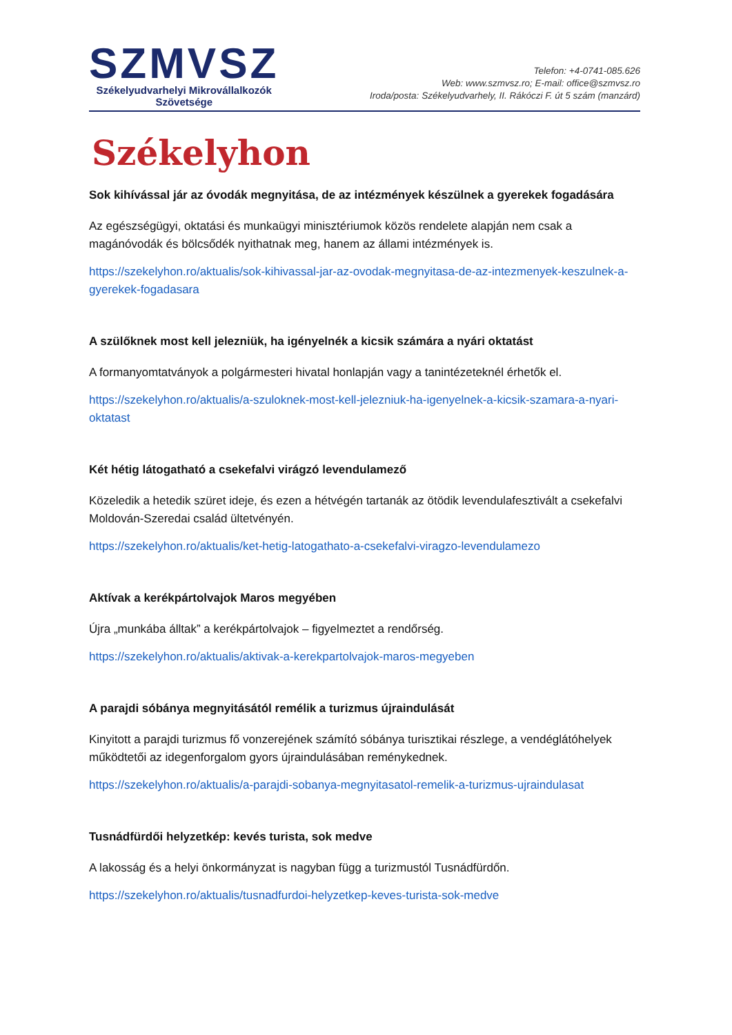SZMVSZ
Székelyudvarhelyi Mikrovállalkozók
Szövetsége
Telefon: +4-0741-085.626
Web: www.szmvsz.ro; E-mail: office@szmvsz.ro
Iroda/posta: Székelyudvarhely, II. Rákóczi F. út 5 szám (manzárd)
Székelyhon
Sok kihívással jár az óvodák megnyitása, de az intézmények készülnek a gyerekek fogadására
Az egészségügyi, oktatási és munkaügyi minisztériumok közös rendelete alapján nem csak a magánóvodák és bölcsődék nyithatnak meg, hanem az állami intézmények is.
https://szekelyhon.ro/aktualis/sok-kihivassal-jar-az-ovodak-megnyitasa-de-az-intezmenyek-keszulnek-a-gyerekek-fogadasara
A szülőknek most kell jelezniük, ha igényelnék a kicsik számára a nyári oktatást
A formanyomtatványok a polgármesteri hivatal honlapján vagy a tanintézeteknél érhetők el.
https://szekelyhon.ro/aktualis/a-szuloknek-most-kell-jelezniuk-ha-igenyelnek-a-kicsik-szamara-a-nyari-oktatast
Két hétig látogatható a csekefalvi virágzó levendulamező
Közeledik a hetedik szüret ideje, és ezen a hétvégén tartanák az ötödik levendulafesztivált a csekefalvi Moldován-Szeredai család ültetvényén.
https://szekelyhon.ro/aktualis/ket-hetig-latogathato-a-csekefalvi-viragzo-levendulamezo
Aktívak a kerékpártolvajok Maros megyében
Újra „munkába álltak” a kerékpártolvajok – figyelmeztet a rendőrség.
https://szekelyhon.ro/aktualis/aktivak-a-kerekpartolvajok-maros-megyeben
A parajdi sóbánya megnyitásától remélik a turizmus újraindulását
Kinyitott a parajdi turizmus fő vonzerejének számító sóbánya turisztikai részlege, a vendéglátóhelyek működtetői az idegenforgalom gyors újraindulásában reménykednek.
https://szekelyhon.ro/aktualis/a-parajdi-sobanya-megnyitasatol-remelik-a-turizmus-ujraindulasat
Tusnádfürdői helyzetkép: kevés turista, sok medve
A lakosság és a helyi önkormányzat is nagyban függ a turizmustól Tusnádfürdőn.
https://szekelyhon.ro/aktualis/tusnadfurdoi-helyzetkep-keves-turista-sok-medve